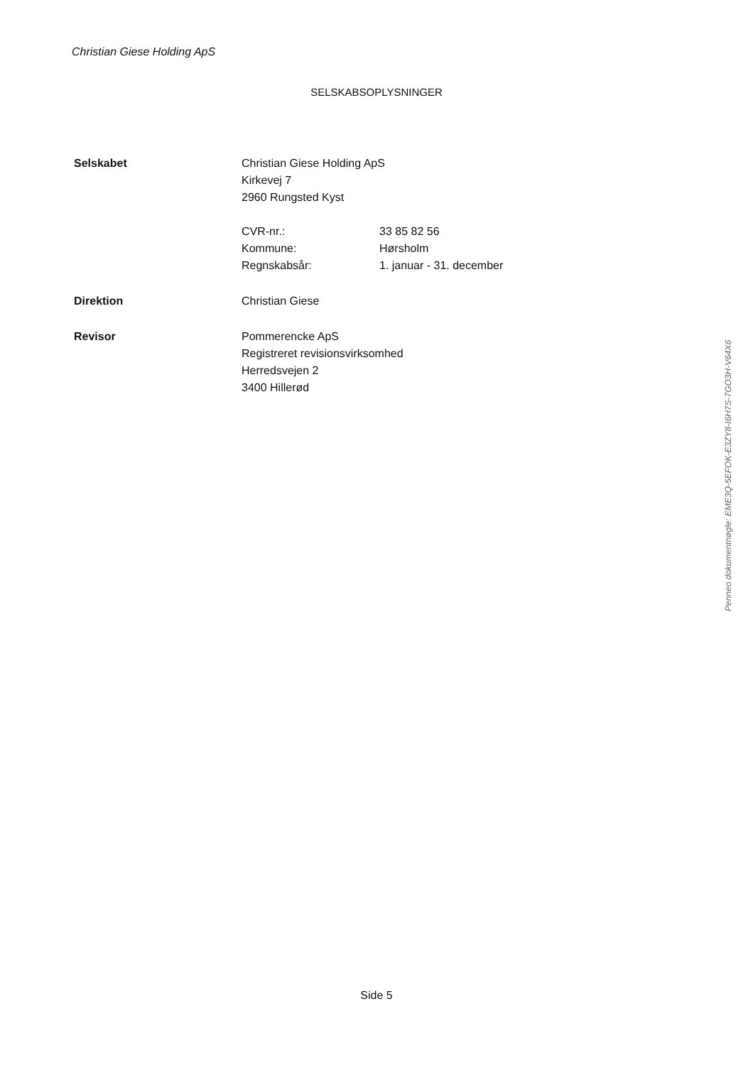Christian Giese Holding ApS
SELSKABSOPLYSNINGER
Selskabet Christian Giese Holding ApS
Kirkevej 7
2960 Rungsted Kyst
CVR-nr.: 33 85 82 56
Kommune: Hørsholm
Regnskabsår: 1. januar - 31. december
Direktion Christian Giese
Revisor Pommerencke ApS
Registreret revisionsvirksomhed
Herredsvejen 2
3400 Hillerød
Penneo dokumentnøgle: EME3Q-5EFOK-E3ZY8-I6H7S-7GO3H-V64X6
Side 5